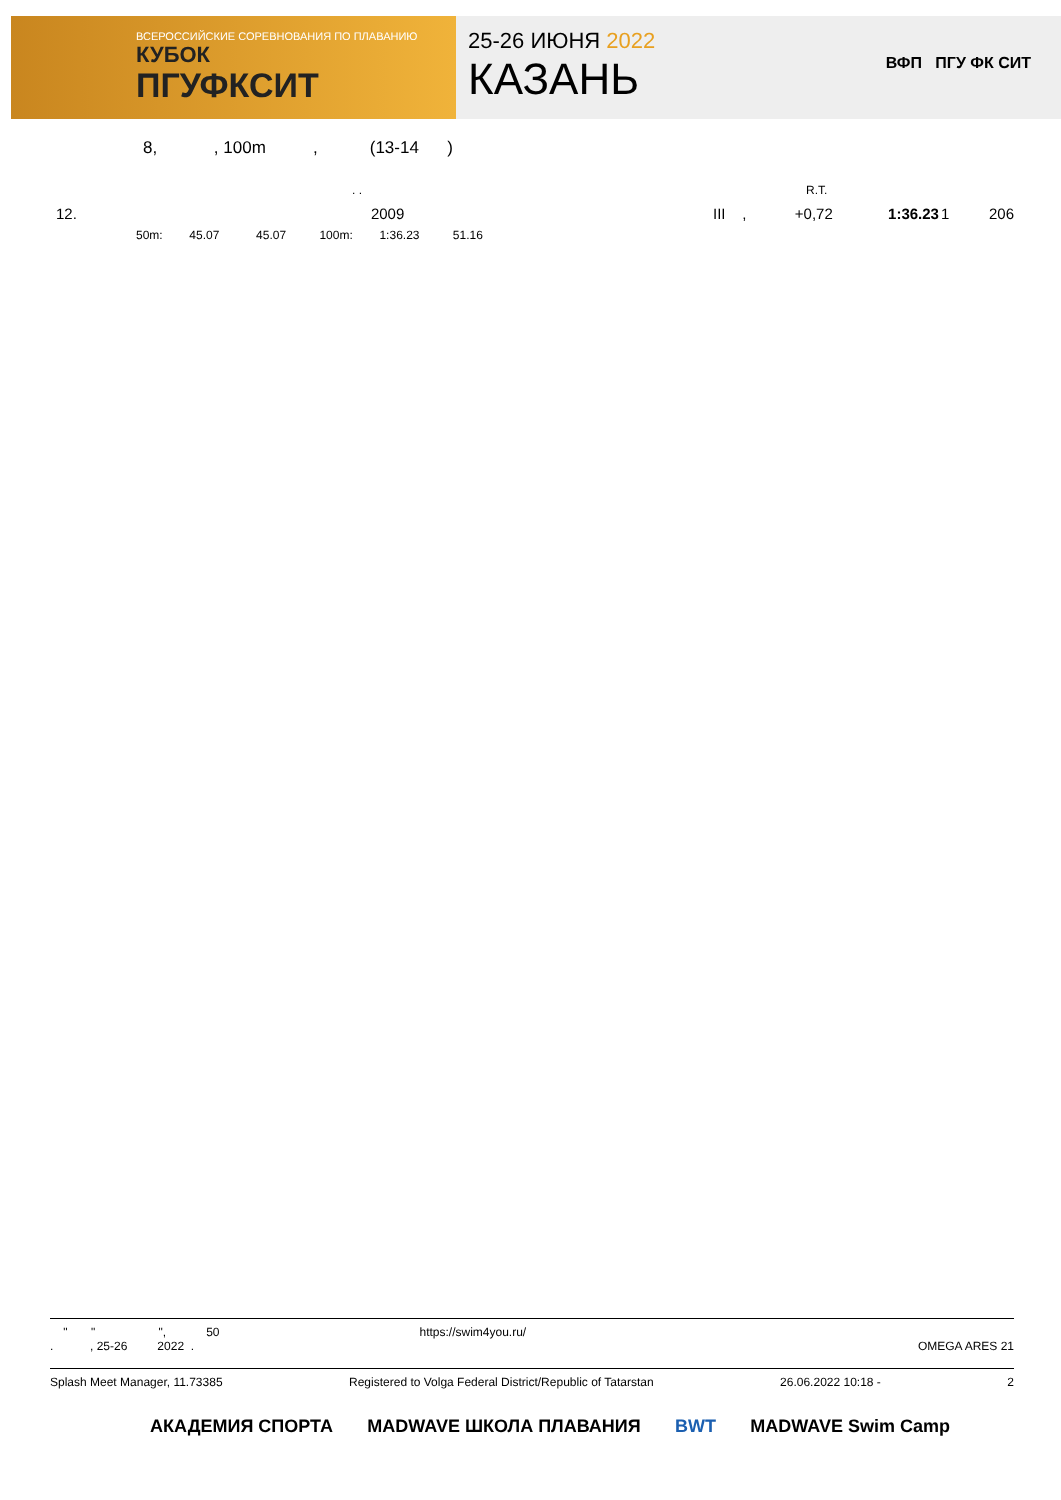ВСЕРОССИЙСКИЕ СОРЕВНОВАНИЯ ПО ПЛАВАНИЮ
КУБОК
ПГУФКСИТ
25-26 ИЮНЯ 2022
КАЗАНЬ
ВФП ПГУ ФК СИТ
8, , 100m , (13-14 )
. .
R.T.
| 12. | 2009 | III | , | +0,72 | 1:36.23 | 1 | 206 |
50m: 45.07 45.07 100m: 1:36.23 51.16
" " ", 50 https://swim4you.ru/
. , 25-26 2022 . OMEGA ARES 21
Splash Meet Manager, 11.73385 Registered to Volga Federal District/Republic of Tatarstan 26.06.2022 10:18 - 2
АКАДЕМИЯ СПОРТА MADWAVE ШКОЛА ПЛАВАНИЯ BWT MADWAVE Swim Camp